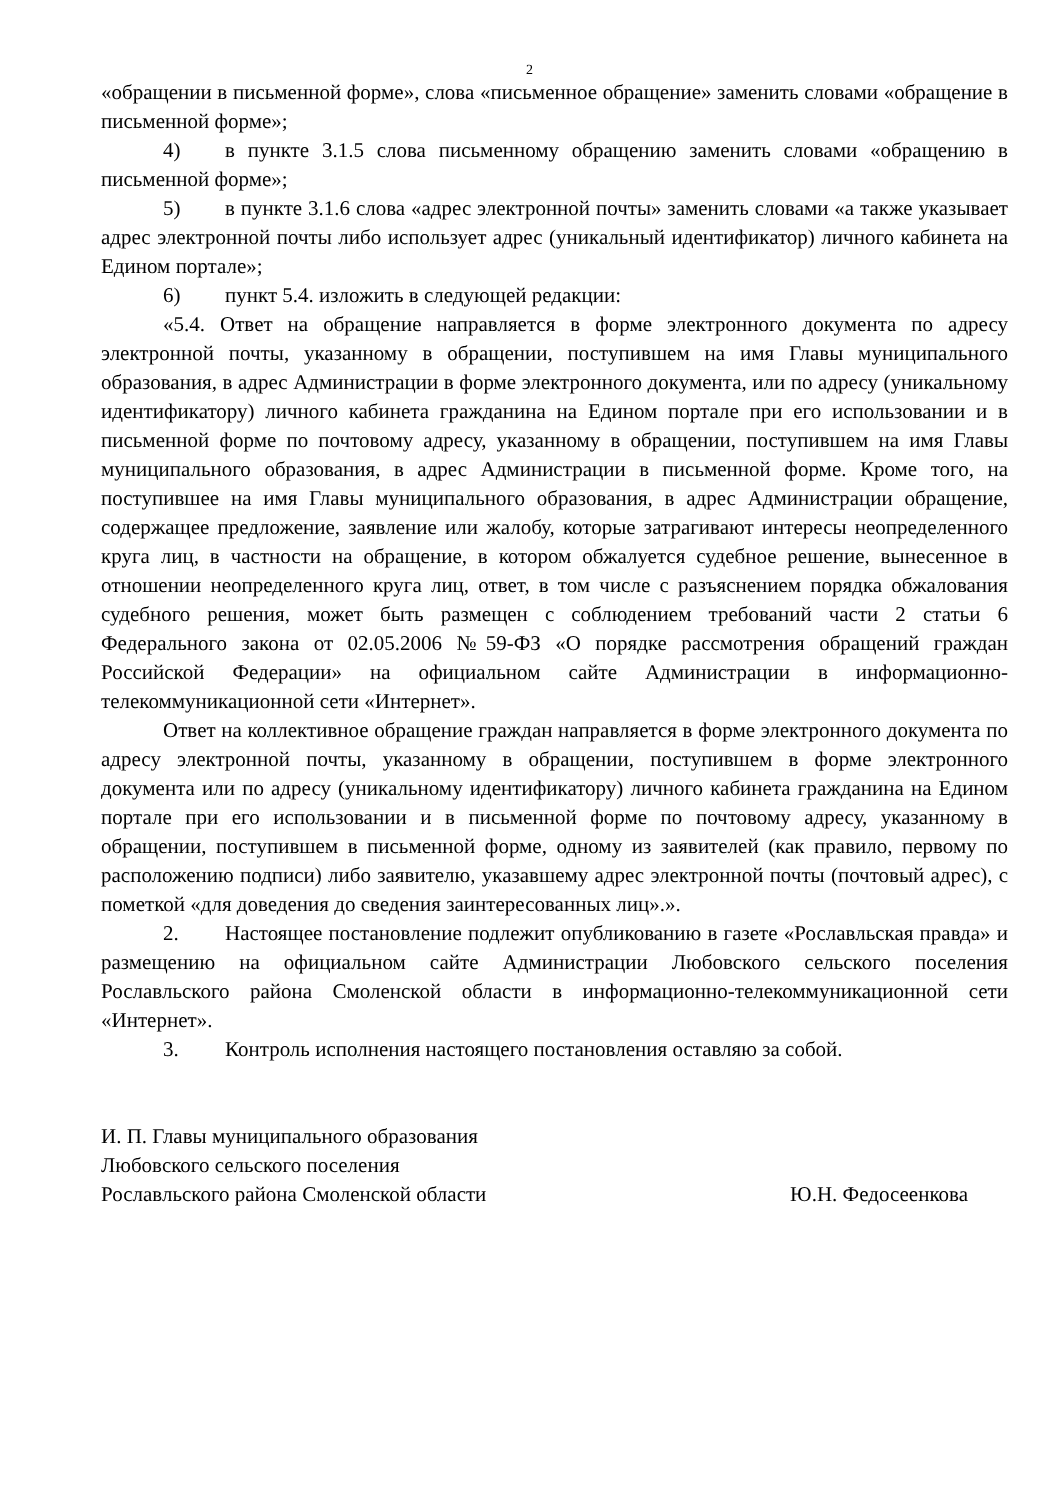2
«обращении в письменной форме», слова «письменное обращение» заменить словами «обращение в письменной форме»;
4) в пункте 3.1.5 слова письменному обращению заменить словами «обращению в письменной форме»;
5) в пункте 3.1.6 слова «адрес электронной почты» заменить словами «а также указывает адрес электронной почты либо использует адрес (уникальный идентификатор) личного кабинета на Едином портале»;
6) пункт 5.4. изложить в следующей редакции:
«5.4. Ответ на обращение направляется в форме электронного документа по адресу электронной почты, указанному в обращении, поступившем на имя Главы муниципального образования, в адрес Администрации в форме электронного документа, или по адресу (уникальному идентификатору) личного кабинета гражданина на Едином портале при его использовании и в письменной форме по почтовому адресу, указанному в обращении, поступившем на имя Главы муниципального образования, в адрес Администрации в письменной форме. Кроме того, на поступившее на имя Главы муниципального образования, в адрес Администрации обращение, содержащее предложение, заявление или жалобу, которые затрагивают интересы неопределенного круга лиц, в частности на обращение, в котором обжалуется судебное решение, вынесенное в отношении неопределенного круга лиц, ответ, в том числе с разъяснением порядка обжалования судебного решения, может быть размещен с соблюдением требований части 2 статьи 6 Федерального закона от 02.05.2006 №59-ФЗ «О порядке рассмотрения обращений граждан Российской Федерации» на официальном сайте Администрации в информационно-телекоммуникационной сети «Интернет».
Ответ на коллективное обращение граждан направляется в форме электронного документа по адресу электронной почты, указанному в обращении, поступившем в форме электронного документа или по адресу (уникальному идентификатору) личного кабинета гражданина на Едином портале при его использовании и в письменной форме по почтовому адресу, указанному в обращении, поступившем в письменной форме, одному из заявителей (как правило, первому по расположению подписи) либо заявителю, указавшему адрес электронной почты (почтовый адрес), с пометкой «для доведения до сведения заинтересованных лиц».».
2. Настоящее постановление подлежит опубликованию в газете «Рославльская правда» и размещению на официальном сайте Администрации Любовского сельского поселения Рославльского района Смоленской области в информационно-телекоммуникационной сети «Интернет».
3. Контроль исполнения настоящего постановления оставляю за собой.
И. П. Главы муниципального образования
Любовского сельского поселения
Рославльского района Смоленской области Ю.Н. Федосеенкова